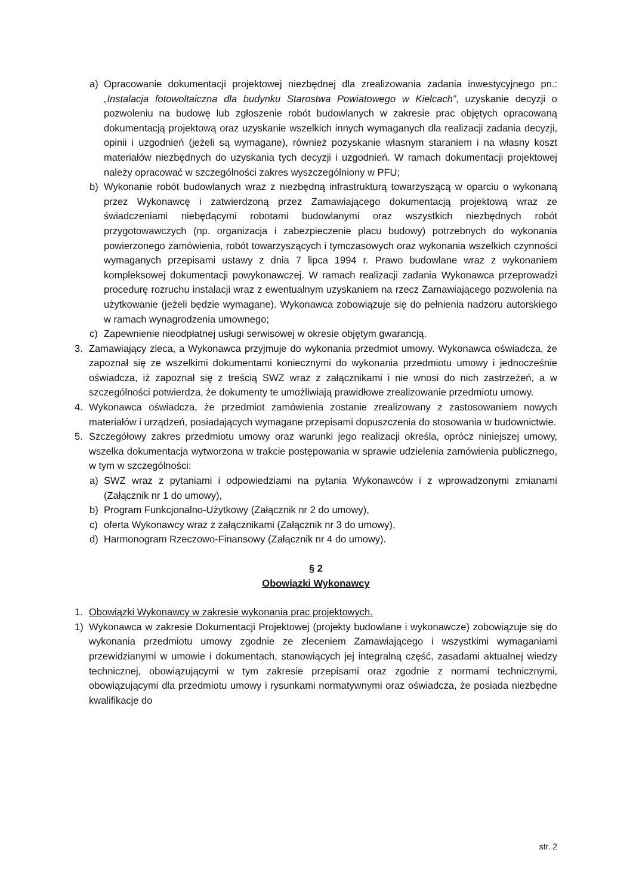a) Opracowanie dokumentacji projektowej niezbędnej dla zrealizowania zadania inwestycyjnego pn.: „Instalacja fotowoltaiczna dla budynku Starostwa Powiatowego w Kielcach”, uzyskanie decyzji o pozwoleniu na budowę lub zgłoszenie robót budowlanych w zakresie prac objętych opracowaną dokumentacją projektową oraz uzyskanie wszelkich innych wymaganych dla realizacji zadania decyzji, opinii i uzgodnień (jeżeli są wymagane), również pozyskanie własnym staraniem i na własny koszt materiałów niezbędnych do uzyskania tych decyzji i uzgodnień. W ramach dokumentacji projektowej należy opracować w szczególności zakres wyszczególniony w PFU;
b) Wykonanie robót budowlanych wraz z niezbędną infrastrukturą towarzyszącą w oparciu o wykonaną przez Wykonawcę i zatwierdzoną przez Zamawiającego dokumentacją projektową wraz ze świadczeniami niebędącymi robotami budowlanymi oraz wszystkich niezbędnych robót przygotowawczych (np. organizacja i zabezpieczenie placu budowy) potrzebnych do wykonania powierzonego zamówienia, robót towarzyszących i tymczasowych oraz wykonania wszelkich czynności wymaganych przepisami ustawy z dnia 7 lipca 1994 r. Prawo budowlane wraz z wykonaniem kompleksowej dokumentacji powykonawczej. W ramach realizacji zadania Wykonawca przeprowadzi procedurę rozruchu instalacji wraz z ewentualnym uzyskaniem na rzecz Zamawiającego pozwolenia na użytkowanie (jeżeli będzie wymagane). Wykonawca zobowiązuje się do pełnienia nadzoru autorskiego w ramach wynagrodzenia umownego;
c) Zapewnienie nieodpłatnej usługi serwisowej w okresie objętym gwarancją.
3. Zamawiający zleca, a Wykonawca przyjmuje do wykonania przedmiot umowy. Wykonawca oświadcza, że zapoznał się ze wszelkimi dokumentami koniecznymi do wykonania przedmiotu umowy i jednocześnie oświadcza, iż zapoznał się z treścią SWZ wraz z załącznikami i nie wnosi do nich zastrzeżeń, a w szczególności potwierdza, że dokumenty te umożliwiają prawidłowe zrealizowanie przedmiotu umowy.
4. Wykonawca oświadcza, że przedmiot zamówienia zostanie zrealizowany z zastosowaniem nowych materiałów i urządzeń, posiadających wymagane przepisami dopuszczenia do stosowania w budownictwie.
5. Szczegółowy zakres przedmiotu umowy oraz warunki jego realizacji określa, oprócz niniejszej umowy, wszelka dokumentacja wytworzona w trakcie postępowania w sprawie udzielenia zamówienia publicznego, w tym w szczególności:
a) SWZ wraz z pytaniami i odpowiedziami na pytania Wykonawców i z wprowadzonymi zmianami (Załącznik nr 1 do umowy),
b) Program Funkcjonalno-Użytkowy (Załącznik nr 2 do umowy),
c) oferta Wykonawcy wraz z załącznikami (Załącznik nr 3 do umowy),
d) Harmonogram Rzeczowo-Finansowy (Załącznik nr 4 do umowy).
§ 2
Obowiązki Wykonawcy
1. Obowiązki Wykonawcy w zakresie wykonania prac projektowych.
1) Wykonawca w zakresie Dokumentacji Projektowej (projekty budowlane i wykonawcze) zobowiązuje się do wykonania przedmiotu umowy zgodnie ze zleceniem Zamawiającego i wszystkimi wymaganiami przewidzianymi w umowie i dokumentach, stanowiących jej integralną część, zasadami aktualnej wiedzy technicznej, obowiązującymi w tym zakresie przepisami oraz zgodnie z normami technicznymi, obowiązującymi dla przedmiotu umowy i rysunkami normatywnymi oraz oświadcza, że posiada niezbędne kwalifikacje do
str. 2